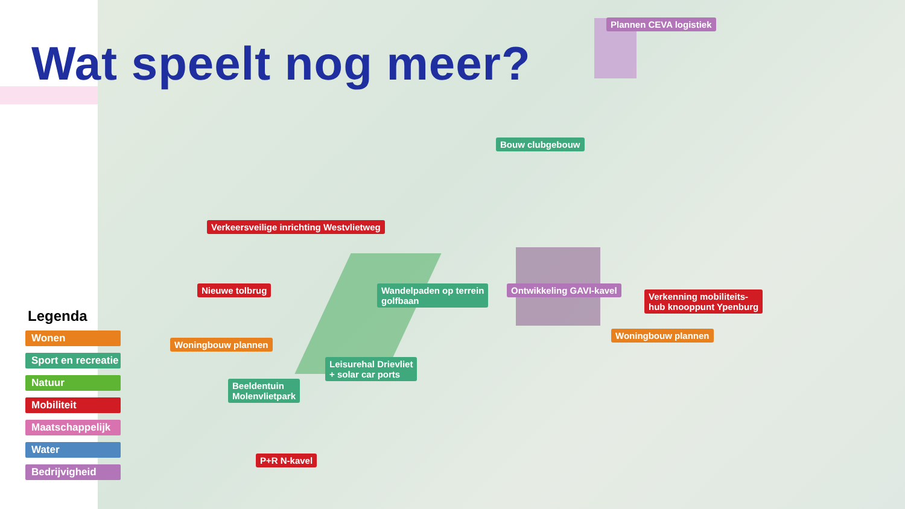Wat speelt nog meer?
Plannen CEVA logistiek
Bouw clubgebouw
Verkeersveilige inrichting Westvlietweg
Nieuwe tolbrug
Wandelpaden op terrein
golfbaan
Ontwikkeling GAVI-kavel
Verkenning mobiliteits-
hub knooppunt Ypenburg
Woningbouw plannen
Woningbouw plannen
Leisurehal Drievliet
+ solar car ports
Beeldentuin
Molenvlietpark
P+R N-kavel
Legenda
Wonen
Sport en recreatie
Natuur
Mobiliteit
Maatschappelijk
Water
Bedrijvigheid